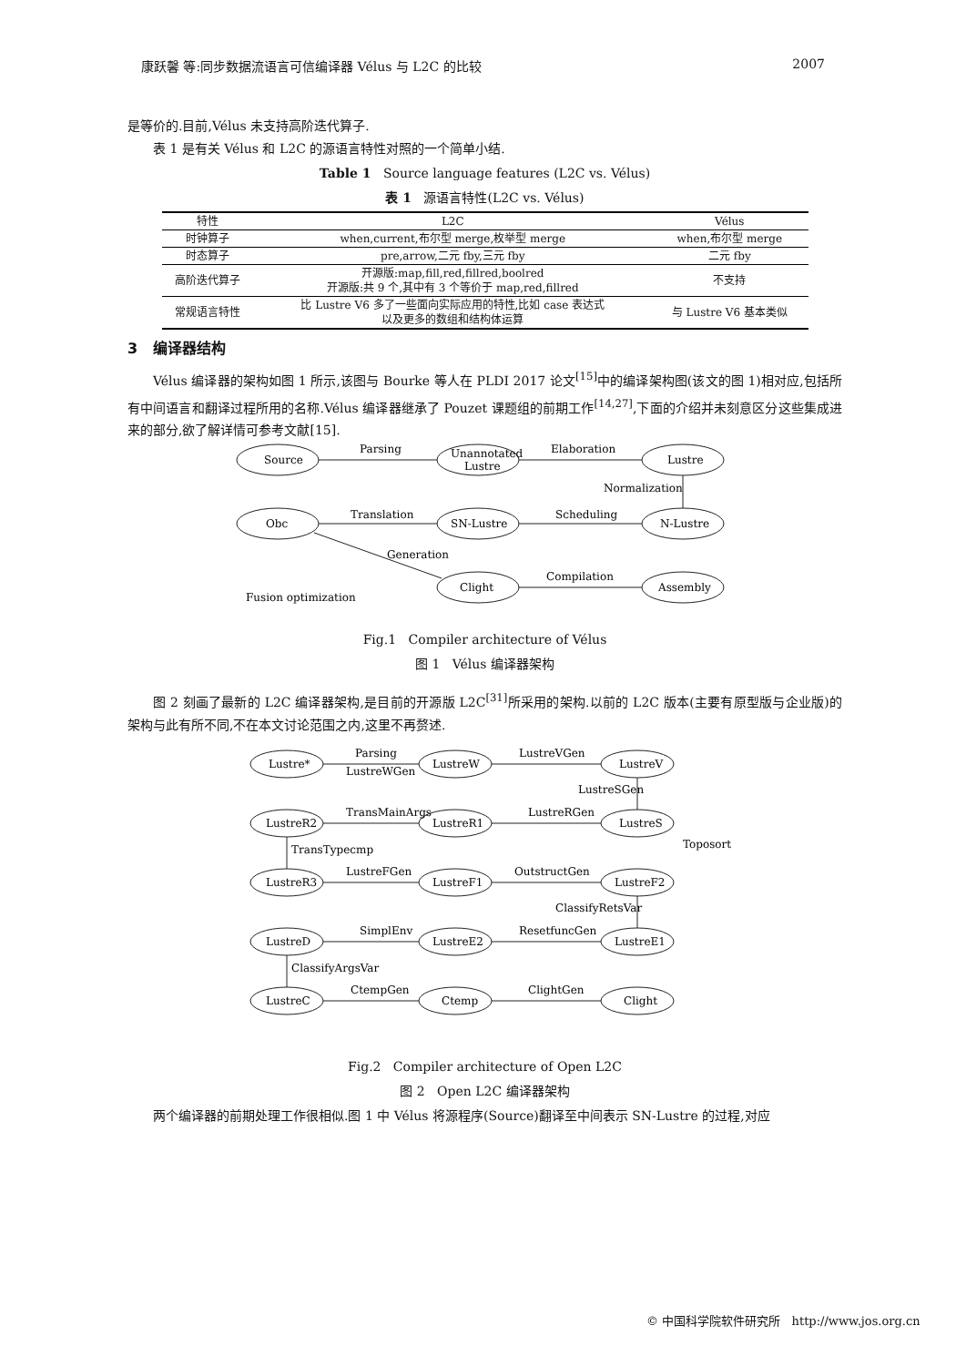康跃馨 等:同步数据流语言可信编译器 Vélus 与 L2C 的比较 2007
是等价的.目前,Vélus 未支持高阶迭代算子.
表 1 是有关 Vélus 和 L2C 的源语言特性对照的一个简单小结.
Table 1 Source language features (L2C vs. Vélus)
表 1 源语言特性(L2C vs. Vélus)
| 特性 | L2C | Vélus |
| --- | --- | --- |
| 时钟算子 | when,current,布尔型 merge,枚举型 merge | when,布尔型 merge |
| 时态算子 | pre,arrow,二元 fby,三元 fby | 二元 fby |
| 高阶迭代算子 | 开源版:map,fill,red,fillred,boolred 开源版:共 9 个,其中有 3 个等价于 map,red,fillred | 不支持 |
| 常规语言特性 | 比 Lustre V6 多了一些面向实际应用的特性,比如 case 表达式 以及更多的数组和结构体运算 | 与 Lustre V6 基本类似 |
3 编译器结构
Vélus 编译器的架构如图 1 所示,该图与 Bourke 等人在 PLDI 2017 论文<sup>[15]</sup>中的编译架构图(该文的图 1)相对应,包括所有中间语言和翻译过程所用的名称.Vélus 编译器继承了 Pouzet 课题组的前期工作<sup>[14,27]</sup>,下面的介绍并未刻意区分这些集成进来的部分,欲了解详情可参考文献[15].
Source
Unannotated
Lustre
Lustre
N-Lustre
SN-Lustre
Obc
Clight
Assembly
Parsing
Elaboration
Normalization
Scheduling
Translation
Generation
Compilation
Fusion optimization
Fig.1 Compiler architecture of Vélus
图 1 Vélus 编译器架构
图 2 刻画了最新的 L2C 编译器架构,是目前的开源版 L2C<sup>[31]</sup>所采用的架构.以前的 L2C 版本(主要有原型版与企业版)的架构与此有所不同,不在本文讨论范围之内,这里不再赘述.
Lustre*
LustreW
LustreV
LustreR2
LustreR1
LustreS
LustreR3
LustreF1
LustreF2
LustreD
LustreE2
LustreE1
LustreC
Ctemp
Clight
Parsing
LustreWGen
LustreVGen
LustreSGen
TransMainArgs
LustreRGen
Toposort
TransTypecmp
LustreFGen
OutstructGen
ClassifyRetsVar
SimplEnv
ResetfuncGen
ClassifyArgsVar
CtempGen
ClightGen
Fig.2 Compiler architecture of Open L2C
图 2 Open L2C 编译器架构
两个编译器的前期处理工作很相似.图 1 中 Vélus 将源程序(Source)翻译至中间表示 SN-Lustre 的过程,对应
© 中国科学院软件研究所 http://www.jos.org.cn